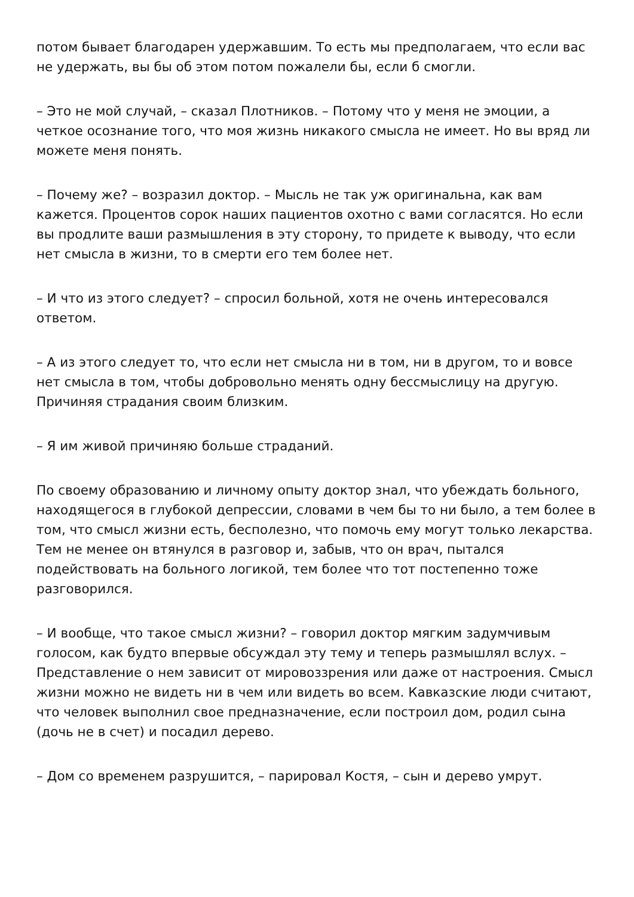потом бывает благодарен удержавшим. То есть мы предполагаем, что если вас не удержать, вы бы об этом потом пожалели бы, если б смогли.
– Это не мой случай, – сказал Плотников. – Потому что у меня не эмоции, а четкое осознание того, что моя жизнь никакого смысла не имеет. Но вы вряд ли можете меня понять.
– Почему же? – возразил доктор. – Мысль не так уж оригинальна, как вам кажется. Процентов сорок наших пациентов охотно с вами согласятся. Но если вы продлите ваши размышления в эту сторону, то придете к выводу, что если нет смысла в жизни, то в смерти его тем более нет.
– И что из этого следует? – спросил больной, хотя не очень интересовался ответом.
– А из этого следует то, что если нет смысла ни в том, ни в другом, то и вовсе нет смысла в том, чтобы добровольно менять одну бессмыслицу на другую. Причиняя страдания своим близким.
– Я им живой причиняю больше страданий.
По своему образованию и личному опыту доктор знал, что убеждать больного, находящегося в глубокой депрессии, словами в чем бы то ни было, а тем более в том, что смысл жизни есть, бесполезно, что помочь ему могут только лекарства. Тем не менее он втянулся в разговор и, забыв, что он врач, пытался подействовать на больного логикой, тем более что тот постепенно тоже разговорился.
– И вообще, что такое смысл жизни? – говорил доктор мягким задумчивым голосом, как будто впервые обсуждал эту тему и теперь размышлял вслух. – Представление о нем зависит от мировоззрения или даже от настроения. Смысл жизни можно не видеть ни в чем или видеть во всем. Кавказские люди считают, что человек выполнил свое предназначение, если построил дом, родил сына (дочь не в счет) и посадил дерево.
– Дом со временем разрушится, – парировал Костя, – сын и дерево умрут.